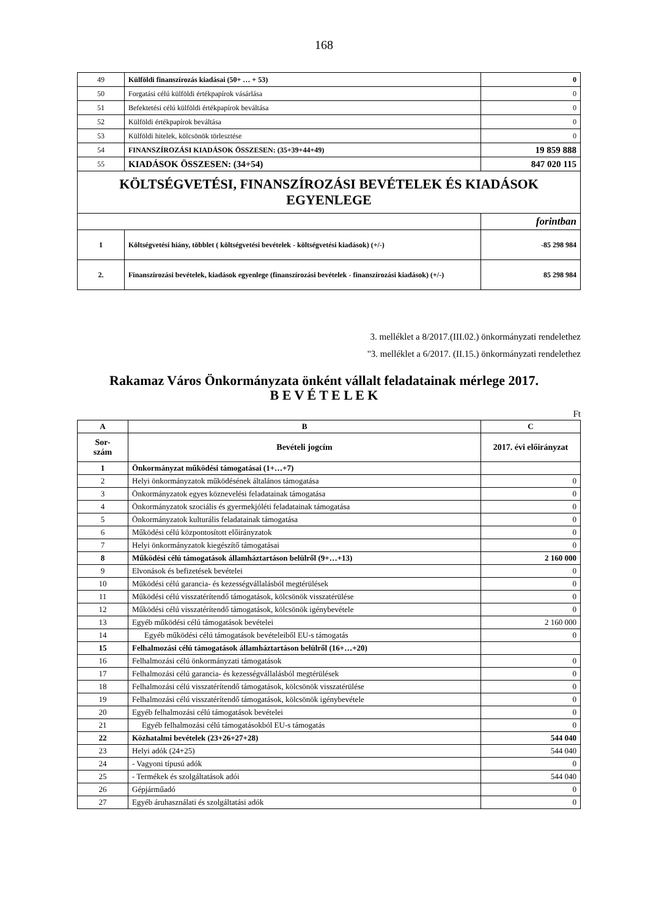168
| 49 | Külföldi finanszírozás kiadásai (50+ … + 53) | 0 |
| 50 | Forgatási célú külföldi értékpapírok vásárlása | 0 |
| 51 | Befektetési célú külföldi értékpapírok beváltása | 0 |
| 52 | Külföldi értékpapírok beváltása | 0 |
| 53 | Külföldi hitelek, kölcsönök törlesztése | 0 |
| 54 | FINANSZÍROZÁSI KIADÁSOK ÖSSZESEN: (35+39+44+49) | 19 859 888 |
| 55 | KIADÁSOK ÖSSZESEN: (34+54) | 847 020 115 |
| KÖLTSÉGVETÉSI, FINANSZÍROZÁSI BEVÉTELEK ÉS KIADÁSOK EGYENLEGE | | |
| | | forintban |
| 1 | Költségvetési hiány, többlet ( költségvetési bevételek - költségvetési kiadások) (+/-) | -85 298 984 |
| 2. | Finanszírozási bevételek, kiadások egyenlege (finanszírozási bevételek - finanszírozási kiadások) (+/-) | 85 298 984 |
3. melléklet a 8/2017.(III.02.) önkormányzati rendelethez
"3. melléklet a 6/2017. (II.15.) önkormányzati rendelethez
Rakamaz Város Önkormányzata önként vállalt feladatainak mérlege 2017.
B E V É T E L E K
Ft
| A | B | C |
| --- | --- | --- |
| Sor- szám | Bevételi jogcím | 2017. évi előirányzat |
| 1 | Önkormányzat működési támogatásai (1+…+7) | |
| 2 | Helyi önkormányzatok működésének általános támogatása | 0 |
| 3 | Önkormányzatok egyes köznevelési feladatainak támogatása | 0 |
| 4 | Önkormányzatok szociális és gyermekjóléti feladatainak támogatása | 0 |
| 5 | Önkormányzatok kulturális feladatainak támogatása | 0 |
| 6 | Működési célú központosított előirányzatok | 0 |
| 7 | Helyi önkormányzatok kiegészítő támogatásai | 0 |
| 8 | Működési célú támogatások államháztartáson belülről (9+…+13) | 2 160 000 |
| 9 | Elvonások és befizetések bevételei | 0 |
| 10 | Működési célú garancia- és kezességvállalásból megtérülések | 0 |
| 11 | Működési célú visszatérítendő támogatások, kölcsönök visszatérülése | 0 |
| 12 | Működési célú visszatérítendő támogatások, kölcsönök igénybevétele | 0 |
| 13 | Egyéb működési célú támogatások bevételei | 2 160 000 |
| 14 | Egyéb működési célú támogatások bevételeiből EU-s támogatás | 0 |
| 15 | Felhalmozási célú támogatások államháztartáson belülről (16+…+20) | |
| 16 | Felhalmozási célú önkormányzati támogatások | 0 |
| 17 | Felhalmozási célú garancia- és kezességvállalásból megtérülések | 0 |
| 18 | Felhalmozási célú visszatérítendő támogatások, kölcsönök visszatérülése | 0 |
| 19 | Felhalmozási célú visszatérítendő támogatások, kölcsönök igénybevétele | 0 |
| 20 | Egyéb felhalmozási célú támogatások bevételei | 0 |
| 21 | Egyéb felhalmozási célú támogatásokból EU-s támogatás | 0 |
| 22 | Közhatalmi bevételek (23+26+27+28) | 544 040 |
| 23 | Helyi adók (24+25) | 544 040 |
| 24 | - Vagyoni típusú adók | 0 |
| 25 | - Termékek és szolgáltatások adói | 544 040 |
| 26 | Gépjárműadó | 0 |
| 27 | Egyéb áruhasználati és szolgáltatási adók | 0 |